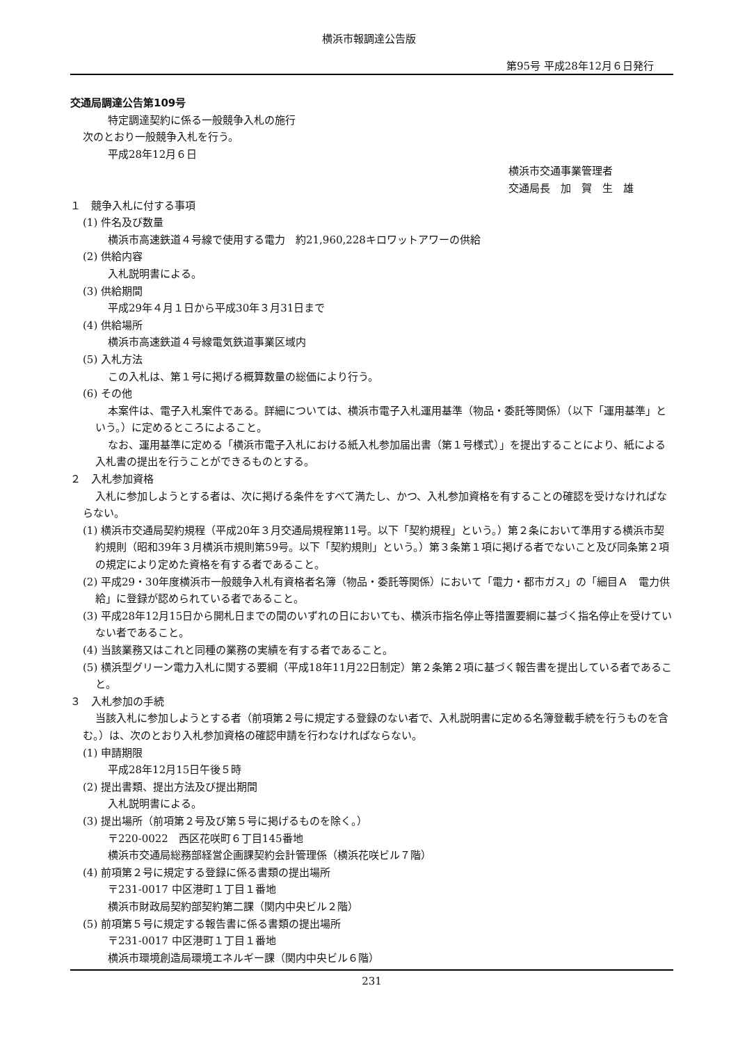横浜市報調達公告版
第95号 平成28年12月６日発行
交通局調達公告第109号
特定調達契約に係る一般競争入札の施行
次のとおり一般競争入札を行う。
平成28年12月６日
横浜市交通事業管理者
交通局長　加　賀　生　雄
１　競争入札に付する事項
(1) 件名及び数量
横浜市高速鉄道４号線で使用する電力　約21,960,228キロワットアワーの供給
(2) 供給内容
入札説明書による。
(3) 供給期間
平成29年４月１日から平成30年３月31日まで
(4) 供給場所
横浜市高速鉄道４号線電気鉄道事業区域内
(5) 入札方法
この入札は、第１号に掲げる概算数量の総価により行う。
(6) その他
本案件は、電子入札案件である。詳細については、横浜市電子入札運用基準（物品・委託等関係）（以下「運用基準」という。）に定めるところによること。
なお、運用基準に定める「横浜市電子入札における紙入札参加届出書（第１号様式）」を提出することにより、紙による入札書の提出を行うことができるものとする。
２　入札参加資格
入札に参加しようとする者は、次に掲げる条件をすべて満たし、かつ、入札参加資格を有することの確認を受けなければならない。
(1) 横浜市交通局契約規程（平成20年３月交通局規程第11号。以下「契約規程」という。）第２条において準用する横浜市契約規則（昭和39年３月横浜市規則第59号。以下「契約規則」という。）第３条第１項に掲げる者でないこと及び同条第２項の規定により定めた資格を有する者であること。
(2) 平成29・30年度横浜市一般競争入札有資格者名簿（物品・委託等関係）において「電力・都市ガス」の「細目Ａ　電力供給」に登録が認められている者であること。
(3) 平成28年12月15日から開札日までの間のいずれの日においても、横浜市指名停止等措置要綱に基づく指名停止を受けていない者であること。
(4) 当該業務又はこれと同種の業務の実績を有する者であること。
(5) 横浜型グリーン電力入札に関する要綱（平成18年11月22日制定）第２条第２項に基づく報告書を提出している者であること。
３　入札参加の手続
当該入札に参加しようとする者（前項第２号に規定する登録のない者で、入札説明書に定める名簿登載手続を行うものを含む。）は、次のとおり入札参加資格の確認申請を行わなければならない。
(1) 申請期限
平成28年12月15日午後５時
(2) 提出書類、提出方法及び提出期間
入札説明書による。
(3) 提出場所（前項第２号及び第５号に掲げるものを除く。）
〒220-0022　西区花咲町６丁目145番地
横浜市交通局総務部経営企画課契約会計管理係（横浜花咲ビル７階）
(4) 前項第２号に規定する登録に係る書類の提出場所
〒231-0017 中区港町１丁目１番地
横浜市財政局契約部契約第二課（関内中央ビル２階）
(5) 前項第５号に規定する報告書に係る書類の提出場所
〒231-0017 中区港町１丁目１番地
横浜市環境創造局環境エネルギー課（関内中央ビル６階）
231